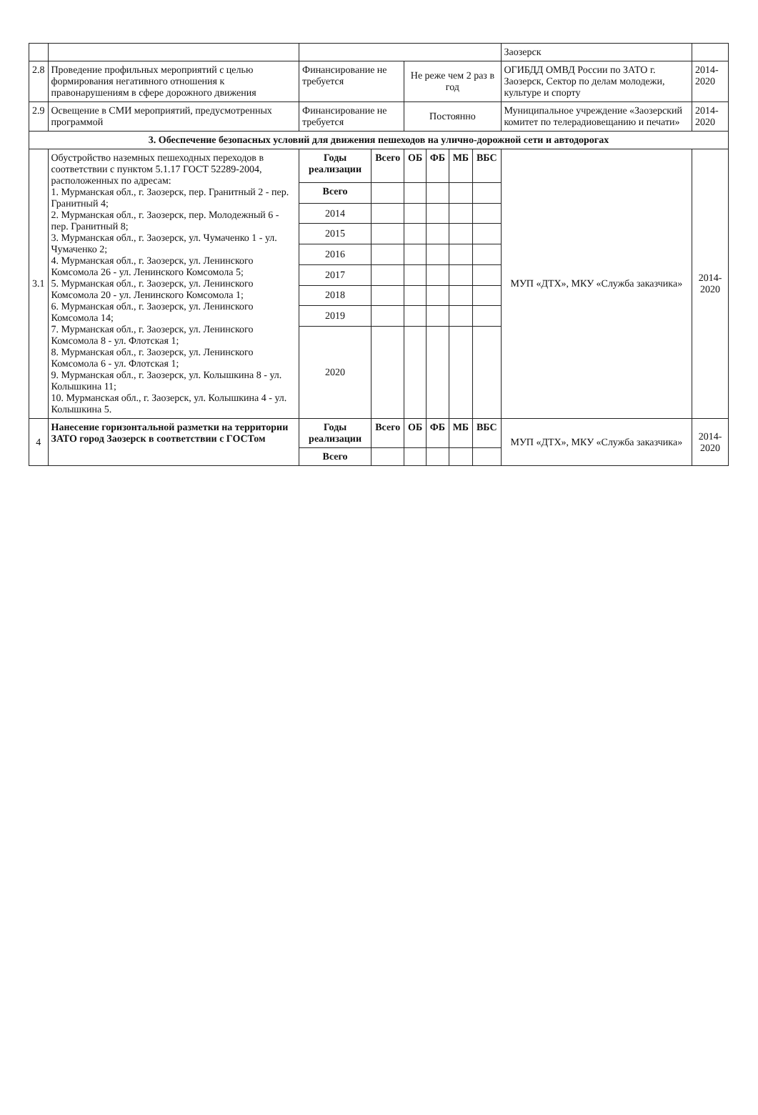| | | | | | | | | Заозерск | |
| 2.8 | Проведение профильных мероприятий с целью формирования негативного отношения к правонарушениям в сфере дорожного движения | Финансирование не требуется | | Не реже чем 2 раз в год | | | | ОГИБДД ОМВД России по ЗАТО г. Заозерск, Сектор по делам молодежи, культуре и спорту | 2014-2020 |
| 2.9 | Освещение в СМИ мероприятий, предусмотренных программой | Финансирование не требуется | | Постоянно | | | | Муниципальное учреждение «Заозерский комитет по телерадиовещанию и печати» | 2014-2020 |
| 3. Обеспечение безопасных условий для движения пешеходов на улично-дорожной сети и автодорогах | | | | | | | | | |
| 3.1 | Обустройство наземных пешеходных переходов в соответствии с пунктом 5.1.17 ГОСТ 52289-2004, расположенных по адресам: 1. Мурманская обл., г. Заозерск, пер. Гранитный 2 - пер. Гранитный 4; 2. Мурманская обл., г. Заозерск, пер. Молодежный 6 - пер. Гранитный 8; 3. Мурманская обл., г. Заозерск, ул. Чумаченко 1 - ул. Чумаченко 2; 4. Мурманская обл., г. Заозерск, ул. Ленинского Комсомола 26 - ул. Ленинского Комсомола 5; 5. Мурманская обл., г. Заозерск, ул. Ленинского Комсомола 20 - ул. Ленинского Комсомола 1; 6. Мурманская обл., г. Заозерск, ул. Ленинского Комсомола 14; 7. Мурманская обл., г. Заозерск, ул. Ленинского Комсомола 8 - ул. Флотская 1; 8. Мурманская обл., г. Заозерск, ул. Ленинского Комсомола 6 - ул. Флотская 1; 9. Мурманская обл., г. Заозерск, ул. Колышкина 8 - ул. Колышкина 11; 10. Мурманская обл., г. Заозерск, ул. Колышкина 4 - ул. Колышкина 5. | Годы реализации | Всего | ОБ | ФБ | МБ | ВБС | МУП «ДТХ», МКУ «Служба заказчика» | 2014-2020 |
| | | Всего | | | | | | | |
| | | 2014 | | | | | | | |
| | | 2015 | | | | | | | |
| | | 2016 | | | | | | | |
| | | 2017 | | | | | | | |
| | | 2018 | | | | | | | |
| | | 2019 | | | | | | | |
| | | 2020 | | | | | | | |
| 4 | Нанесение горизонтальной разметки на территории ЗАТО город Заозерск в соответствии с ГОСТом | Годы реализации | Всего | ОБ | ФБ | МБ | ВБС | МУП «ДТХ», МКУ «Служба заказчика» | 2014-2020 |
| | | Всего | | | | | | | |